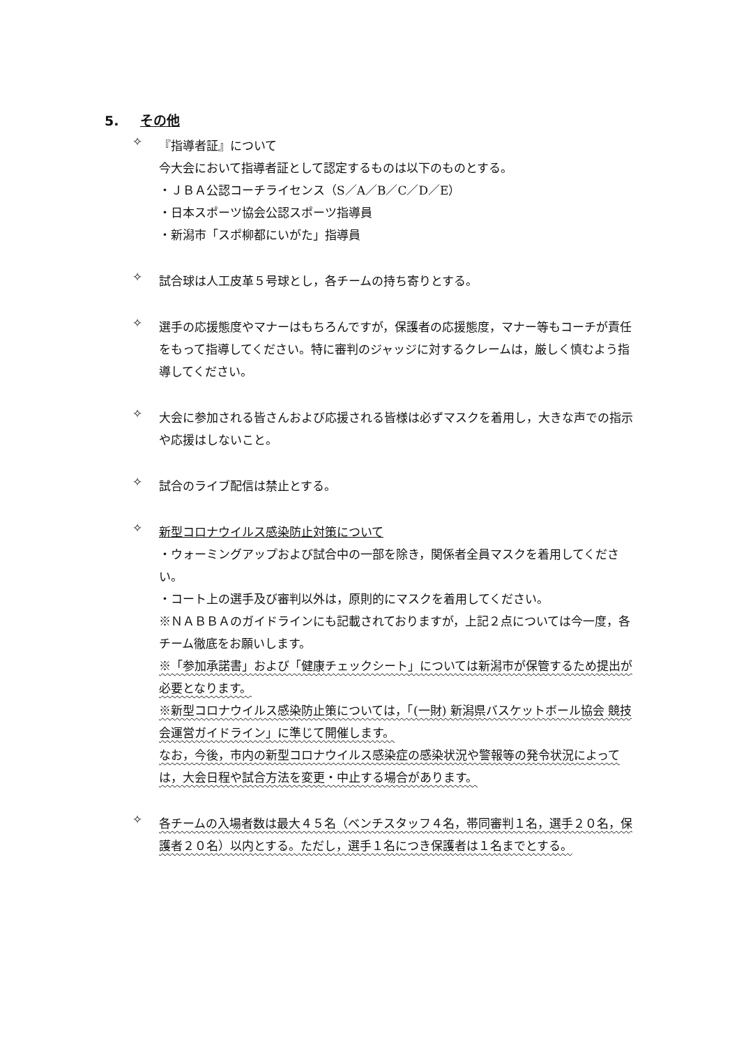5. その他
✧
『指導者証』について
今大会において指導者証として認定するものは以下のものとする。
・ＪＢＡ公認コーチライセンス（S／A／B／C／D／E）
・日本スポーツ協会公認スポーツ指導員
・新潟市「スポ柳都にいがた」指導員
✧
試合球は人工皮革５号球とし，各チームの持ち寄りとする。
✧
選手の応援態度やマナーはもちろんですが，保護者の応援態度，マナー等もコーチが責任をもって指導してください。特に審判のジャッジに対するクレームは，厳しく慎むよう指導してください。
✧
大会に参加される皆さんおよび応援される皆様は必ずマスクを着用し，大きな声での指示や応援はしないこと。
✧
試合のライブ配信は禁止とする。
✧
新型コロナウイルス感染防止対策について
・ウォーミングアップおよび試合中の一部を除き，関係者全員マスクを着用してください。
・コート上の選手及び審判以外は，原則的にマスクを着用してください。
※ＮＡＢＢＡのガイドラインにも記載されておりますが，上記２点については今一度，各チーム徹底をお願いします。
※「参加承諾書」および「健康チェックシート」については新潟市が保管するため提出が必要となります。
※新型コロナウイルス感染防止策については，「(一財) 新潟県バスケットボール協会 競技会運営ガイドライン」に準じて開催します。
なお，今後，市内の新型コロナウイルス感染症の感染状況や警報等の発令状況によっては，大会日程や試合方法を変更・中止する場合があります。
✧
各チームの入場者数は最大４５名（ベンチスタッフ４名，帯同審判１名，選手２０名，保護者２０名）以内とする。ただし，選手１名につき保護者は１名までとする。